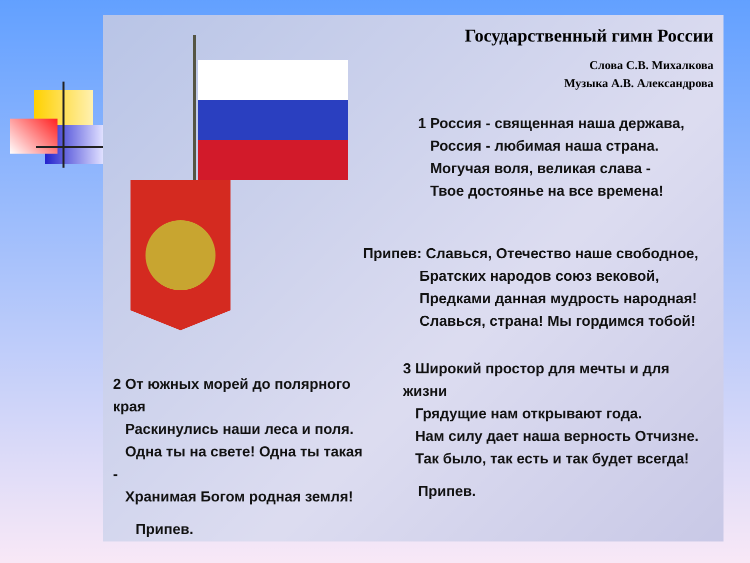2 От южных морей до полярного края
Раскинулись наши леса и поля.
Одна ты на свете! Одна ты такая -
Хранимая Богом родная земля!
Припев.
Государственный гимн России
Слова С.В. Михалкова
Музыка А.В. Александрова
1 Россия - священная наша держава,
Россия - любимая наша страна.
Могучая воля, великая слава -
Твое достоянье на все времена!
Припев: Славься, Отечество наше свободное,
Братских народов союз вековой,
Предками данная мудрость народная!
Славься, страна! Мы гордимся тобой!
3 Широкий простор для мечты и для жизни
Грядущие нам открывают года.
Нам силу дает наша верность Отчизне.
Так было, так есть и так будет всегда!
Припев.